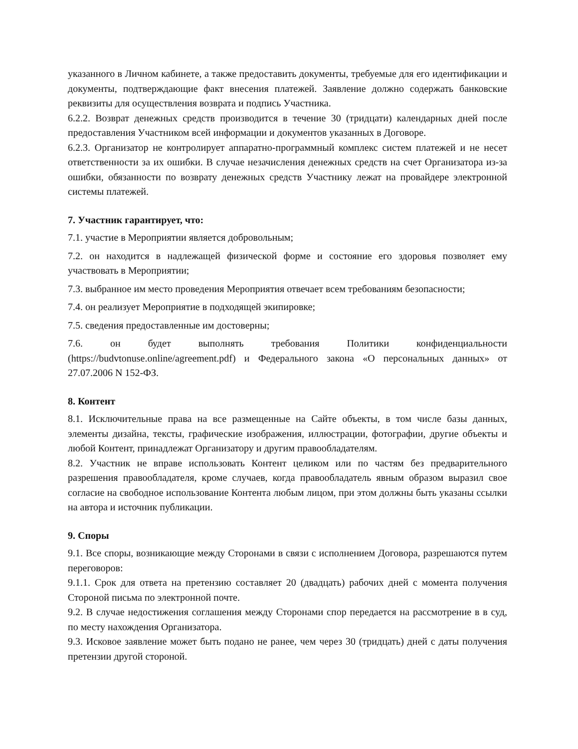указанного в Личном кабинете, а также предоставить документы, требуемые для его идентификации и документы, подтверждающие факт внесения платежей. Заявление должно содержать банковские реквизиты для осуществления возврата и подпись Участника.
6.2.2. Возврат денежных средств производится в течение 30 (тридцати) календарных дней после предоставления Участником всей информации и документов указанных в Договоре.
6.2.3. Организатор не контролирует аппаратно-программный комплекс систем платежей и не несет ответственности за их ошибки. В случае незачисления денежных средств на счет Организатора из-за ошибки, обязанности по возврату денежных средств Участнику лежат на провайдере электронной системы платежей.
7. Участник гарантирует, что:
7.1. участие в Мероприятии является добровольным;
7.2. он находится в надлежащей физической форме и состояние его здоровья позволяет ему участвовать в Мероприятии;
7.3. выбранное им место проведения Мероприятия отвечает всем требованиям безопасности;
7.4. он реализует Мероприятие в подходящей экипировке;
7.5. сведения предоставленные им достоверны;
7.6. он будет выполнять требования Политики конфиденциальности (https://budvtonuse.online/agreement.pdf) и Федерального закона «О персональных данных» от 27.07.2006 N 152-ФЗ.
8. Контент
8.1. Исключительные права на все размещенные на Сайте объекты, в том числе базы данных, элементы дизайна, тексты, графические изображения, иллюстрации, фотографии, другие объекты и любой Контент, принадлежат Организатору и другим правообладателям.
8.2. Участник не вправе использовать Контент целиком или по частям без предварительного разрешения правообладателя, кроме случаев, когда правообладатель явным образом выразил свое согласие на свободное использование Контента любым лицом, при этом должны быть указаны ссылки на автора и источник публикации.
9. Споры
9.1. Все споры, возникающие между Сторонами в связи с исполнением Договора, разрешаются путем переговоров:
9.1.1. Срок для ответа на претензию составляет 20 (двадцать) рабочих дней с момента получения Стороной письма по электронной почте.
9.2. В случае недостижения соглашения между Сторонами спор передается на рассмотрение в в суд, по месту нахождения Организатора.
9.3. Исковое заявление может быть подано не ранее, чем через 30 (тридцать) дней с даты получения претензии другой стороной.